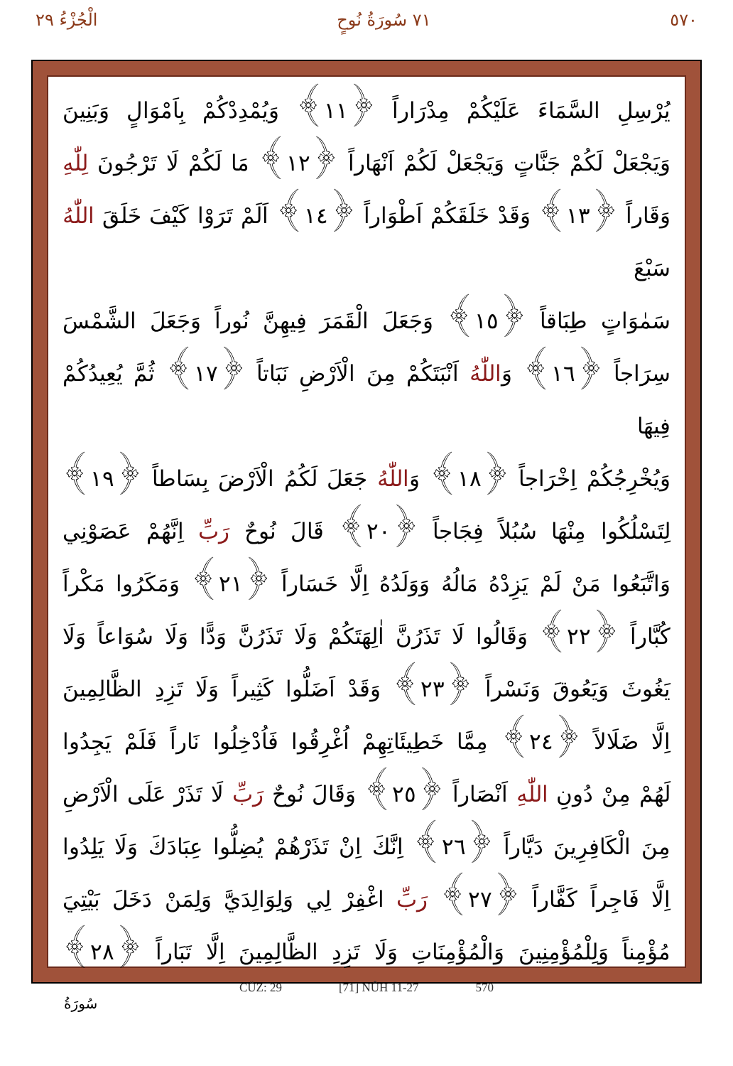٥٧٠ ٧١ سُورَةُ نُوحٍ الْجُزْءُ ٢٩
يُرْسِلِ السَّمَاءَ عَلَيْكُمْ مِدْرَاراً ﴿١١﴾ وَيُمْدِدْكُمْ بِاَمْوَالٍ وَبَنِينَ
وَيَجْعَلْ لَكُمْ جَنَّاتٍ وَيَجْعَلْ لَكُمْ اَنْهَاراً ﴿١٢﴾ مَا لَكُمْ لَا تَرْجُونَ لِلّٰهِ
وَقَاراً ﴿١٣﴾ وَقَدْ خَلَقَكُمْ اَطْوَاراً ﴿١٤﴾ اَلَمْ تَرَوْا كَيْفَ خَلَقَ اللّٰهُ سَبْعَ
سَمٰوَاتٍ طِبَاقاً ﴿١٥﴾ وَجَعَلَ الْقَمَرَ فِيهِنَّ نُوراً وَجَعَلَ الشَّمْسَ
سِرَاجاً ﴿١٦﴾ وَاللّٰهُ اَنْبَتَكُمْ مِنَ الْاَرْضِ نَبَاتاً ﴿١٧﴾ ثُمَّ يُعِيدُكُمْ فِيهَا
وَيُخْرِجُكُمْ اِخْرَاجاً ﴿١٨﴾ وَاللّٰهُ جَعَلَ لَكُمُ الْاَرْضَ بِسَاطاً ﴿١٩﴾
لِتَسْلُكُوا مِنْهَا سُبُلاً فِجَاجاً ﴿٢٠﴾ قَالَ نُوحٌ رَبِّ اِنَّهُمْ عَصَوْنِي
وَاتَّبَعُوا مَنْ لَمْ يَزِدْهُ مَالُهُ وَوَلَدُهُ اِلَّا خَسَاراً ﴿٢١﴾ وَمَكَرُوا مَكْراً
كُبَّاراً ﴿٢٢﴾ وَقَالُوا لَا تَذَرُنَّ اٰلِهَتَكُمْ وَلَا تَذَرُنَّ وَدًّا وَلَا سُوَاعاً وَلَا
يَغُوثَ وَيَعُوقَ وَنَسْراً ﴿٢٣﴾ وَقَدْ اَضَلُّوا كَثِيراً وَلَا تَزِدِ الظَّالِمِينَ
اِلَّا ضَلَالاً ﴿٢٤﴾ مِمَّا خَطِيئَاتِهِمْ اُغْرِقُوا فَاُدْخِلُوا نَاراً فَلَمْ يَجِدُوا
لَهُمْ مِنْ دُونِ اللّٰهِ اَنْصَاراً ﴿٢٥﴾ وَقَالَ نُوحٌ رَبِّ لَا تَذَرْ عَلَى الْاَرْضِ
مِنَ الْكَافِرِينَ دَيَّاراً ﴿٢٦﴾ اِنَّكَ اِنْ تَذَرْهُمْ يُضِلُّوا عِبَادَكَ وَلَا يَلِدُوا
اِلَّا فَاجِراً كَفَّاراً ﴿٢٧﴾ رَبِّ اغْفِرْ لِي وَلِوَالِدَيَّ وَلِمَنْ دَخَلَ بَيْتِيَ
مُؤْمِناً وَلِلْمُؤْمِنِينَ وَالْمُؤْمِنَاتِ وَلَا تَزِدِ الظَّالِمِينَ اِلَّا تَبَاراً ﴿٢٨﴾
CÜZ: 29 [71] NÛH 11-27 570
سُورَةُ